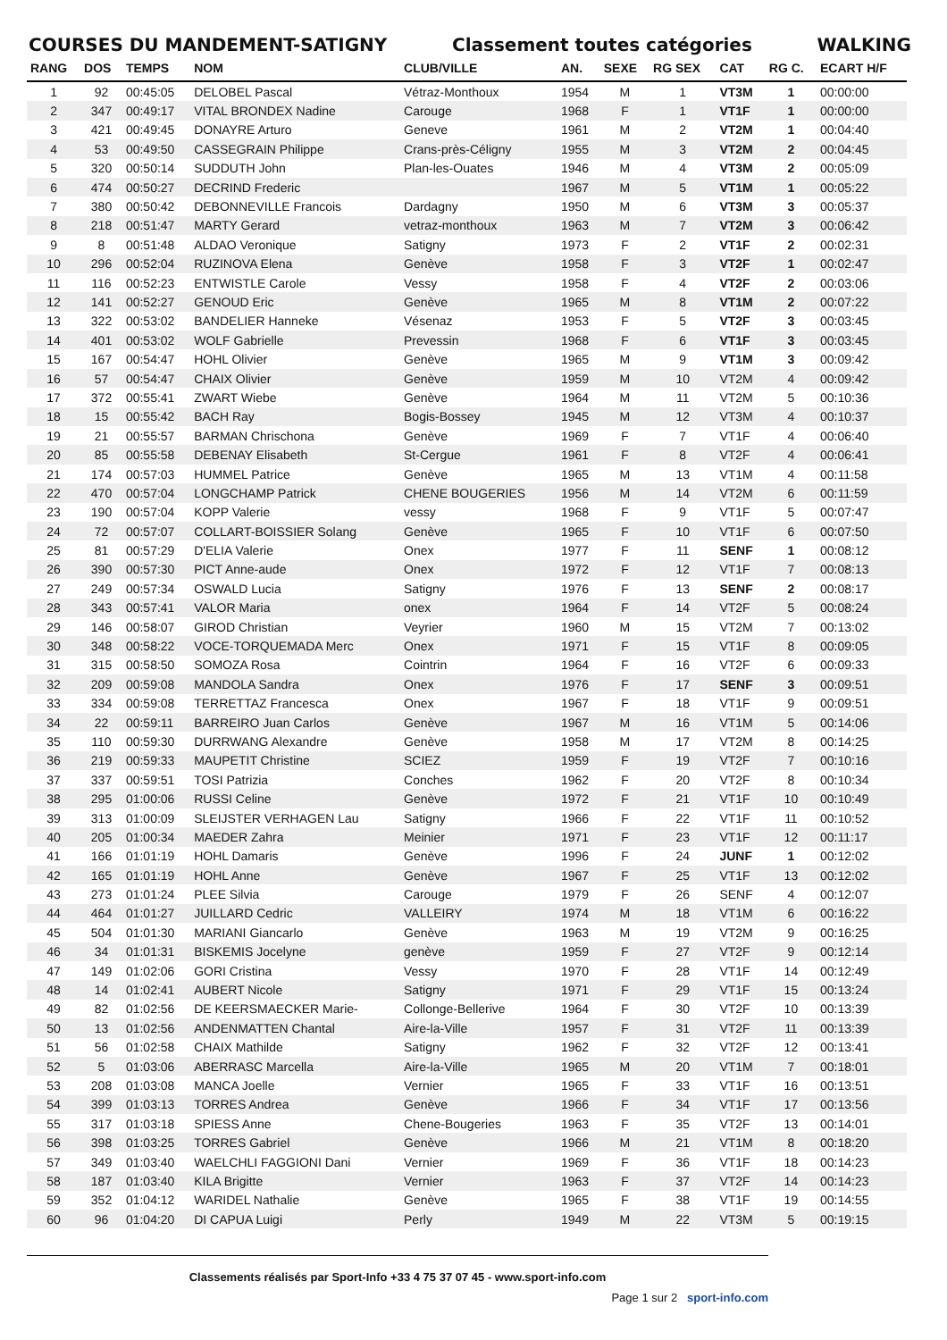COURSES DU MANDEMENT-SATIGNY Classement toutes catégories WALKING
| RANG | DOS | TEMPS | NOM | CLUB/VILLE | AN. | SEXE | RG SEX | CAT | RG C. | ECART H/F |
| --- | --- | --- | --- | --- | --- | --- | --- | --- | --- | --- |
| 1 | 92 | 00:45:05 | DELOBEL Pascal | Vétraz-Monthoux | 1954 | M | 1 | VT3M | 1 | 00:00:00 |
| 2 | 347 | 00:49:17 | VITAL BRONDEX Nadine | Carouge | 1968 | F | 1 | VT1F | 1 | 00:00:00 |
| 3 | 421 | 00:49:45 | DONAYRE Arturo | Geneve | 1961 | M | 2 | VT2M | 1 | 00:04:40 |
| 4 | 53 | 00:49:50 | CASSEGRAIN Philippe | Crans-près-Céligny | 1955 | M | 3 | VT2M | 2 | 00:04:45 |
| 5 | 320 | 00:50:14 | SUDDUTH John | Plan-les-Ouates | 1946 | M | 4 | VT3M | 2 | 00:05:09 |
| 6 | 474 | 00:50:27 | DECRIND Frederic | | 1967 | M | 5 | VT1M | 1 | 00:05:22 |
| 7 | 380 | 00:50:42 | DEBONNEVILLE Francois | Dardagny | 1950 | M | 6 | VT3M | 3 | 00:05:37 |
| 8 | 218 | 00:51:47 | MARTY Gerard | vetraz-monthoux | 1963 | M | 7 | VT2M | 3 | 00:06:42 |
| 9 | 8 | 00:51:48 | ALDAO Veronique | Satigny | 1973 | F | 2 | VT1F | 2 | 00:02:31 |
| 10 | 296 | 00:52:04 | RUZINOVA Elena | Genève | 1958 | F | 3 | VT2F | 1 | 00:02:47 |
| 11 | 116 | 00:52:23 | ENTWISTLE Carole | Vessy | 1958 | F | 4 | VT2F | 2 | 00:03:06 |
| 12 | 141 | 00:52:27 | GENOUD Eric | Genève | 1965 | M | 8 | VT1M | 2 | 00:07:22 |
| 13 | 322 | 00:53:02 | BANDELIER Hanneke | Vésenaz | 1953 | F | 5 | VT2F | 3 | 00:03:45 |
| 14 | 401 | 00:53:02 | WOLF Gabrielle | Prevessin | 1968 | F | 6 | VT1F | 3 | 00:03:45 |
| 15 | 167 | 00:54:47 | HOHL Olivier | Genève | 1965 | M | 9 | VT1M | 3 | 00:09:42 |
| 16 | 57 | 00:54:47 | CHAIX Olivier | Genève | 1959 | M | 10 | VT2M | 4 | 00:09:42 |
| 17 | 372 | 00:55:41 | ZWART Wiebe | Genève | 1964 | M | 11 | VT2M | 5 | 00:10:36 |
| 18 | 15 | 00:55:42 | BACH Ray | Bogis-Bossey | 1945 | M | 12 | VT3M | 4 | 00:10:37 |
| 19 | 21 | 00:55:57 | BARMAN Chrischona | Genève | 1969 | F | 7 | VT1F | 4 | 00:06:40 |
| 20 | 85 | 00:55:58 | DEBENAY Elisabeth | St-Cergue | 1961 | F | 8 | VT2F | 4 | 00:06:41 |
| 21 | 174 | 00:57:03 | HUMMEL Patrice | Genève | 1965 | M | 13 | VT1M | 4 | 00:11:58 |
| 22 | 470 | 00:57:04 | LONGCHAMP Patrick | CHENE BOUGERIES | 1956 | M | 14 | VT2M | 6 | 00:11:59 |
| 23 | 190 | 00:57:04 | KOPP Valerie | vessy | 1968 | F | 9 | VT1F | 5 | 00:07:47 |
| 24 | 72 | 00:57:07 | COLLART-BOISSIER Solang | Genève | 1965 | F | 10 | VT1F | 6 | 00:07:50 |
| 25 | 81 | 00:57:29 | D'ELIA Valerie | Onex | 1977 | F | 11 | SENF | 1 | 00:08:12 |
| 26 | 390 | 00:57:30 | PICT Anne-aude | Onex | 1972 | F | 12 | VT1F | 7 | 00:08:13 |
| 27 | 249 | 00:57:34 | OSWALD Lucia | Satigny | 1976 | F | 13 | SENF | 2 | 00:08:17 |
| 28 | 343 | 00:57:41 | VALOR Maria | onex | 1964 | F | 14 | VT2F | 5 | 00:08:24 |
| 29 | 146 | 00:58:07 | GIROD Christian | Veyrier | 1960 | M | 15 | VT2M | 7 | 00:13:02 |
| 30 | 348 | 00:58:22 | VOCE-TORQUEMADA Merc | Onex | 1971 | F | 15 | VT1F | 8 | 00:09:05 |
| 31 | 315 | 00:58:50 | SOMOZA Rosa | Cointrin | 1964 | F | 16 | VT2F | 6 | 00:09:33 |
| 32 | 209 | 00:59:08 | MANDOLA Sandra | Onex | 1976 | F | 17 | SENF | 3 | 00:09:51 |
| 33 | 334 | 00:59:08 | TERRETTAZ Francesca | Onex | 1967 | F | 18 | VT1F | 9 | 00:09:51 |
| 34 | 22 | 00:59:11 | BARREIRO Juan Carlos | Genève | 1967 | M | 16 | VT1M | 5 | 00:14:06 |
| 35 | 110 | 00:59:30 | DURRWANG Alexandre | Genève | 1958 | M | 17 | VT2M | 8 | 00:14:25 |
| 36 | 219 | 00:59:33 | MAUPETIT Christine | SCIEZ | 1959 | F | 19 | VT2F | 7 | 00:10:16 |
| 37 | 337 | 00:59:51 | TOSI Patrizia | Conches | 1962 | F | 20 | VT2F | 8 | 00:10:34 |
| 38 | 295 | 01:00:06 | RUSSI Celine | Genève | 1972 | F | 21 | VT1F | 10 | 00:10:49 |
| 39 | 313 | 01:00:09 | SLEIJSTER VERHAGEN Lau | Satigny | 1966 | F | 22 | VT1F | 11 | 00:10:52 |
| 40 | 205 | 01:00:34 | MAEDER Zahra | Meinier | 1971 | F | 23 | VT1F | 12 | 00:11:17 |
| 41 | 166 | 01:01:19 | HOHL Damaris | Genève | 1996 | F | 24 | JUNF | 1 | 00:12:02 |
| 42 | 165 | 01:01:19 | HOHL Anne | Genève | 1967 | F | 25 | VT1F | 13 | 00:12:02 |
| 43 | 273 | 01:01:24 | PLEE Silvia | Carouge | 1979 | F | 26 | SENF | 4 | 00:12:07 |
| 44 | 464 | 01:01:27 | JUILLARD Cedric | VALLEIRY | 1974 | M | 18 | VT1M | 6 | 00:16:22 |
| 45 | 504 | 01:01:30 | MARIANI Giancarlo | Genève | 1963 | M | 19 | VT2M | 9 | 00:16:25 |
| 46 | 34 | 01:01:31 | BISKEMIS Jocelyne | genève | 1959 | F | 27 | VT2F | 9 | 00:12:14 |
| 47 | 149 | 01:02:06 | GORI Cristina | Vessy | 1970 | F | 28 | VT1F | 14 | 00:12:49 |
| 48 | 14 | 01:02:41 | AUBERT Nicole | Satigny | 1971 | F | 29 | VT1F | 15 | 00:13:24 |
| 49 | 82 | 01:02:56 | DE KEERSMAECKER Marie- | Collonge-Bellerive | 1964 | F | 30 | VT2F | 10 | 00:13:39 |
| 50 | 13 | 01:02:56 | ANDENMATTEN Chantal | Aire-la-Ville | 1957 | F | 31 | VT2F | 11 | 00:13:39 |
| 51 | 56 | 01:02:58 | CHAIX Mathilde | Satigny | 1962 | F | 32 | VT2F | 12 | 00:13:41 |
| 52 | 5 | 01:03:06 | ABERRASC Marcella | Aire-la-Ville | 1965 | M | 20 | VT1M | 7 | 00:18:01 |
| 53 | 208 | 01:03:08 | MANCA Joelle | Vernier | 1965 | F | 33 | VT1F | 16 | 00:13:51 |
| 54 | 399 | 01:03:13 | TORRES Andrea | Genève | 1966 | F | 34 | VT1F | 17 | 00:13:56 |
| 55 | 317 | 01:03:18 | SPIESS Anne | Chene-Bougeries | 1963 | F | 35 | VT2F | 13 | 00:14:01 |
| 56 | 398 | 01:03:25 | TORRES Gabriel | Genève | 1966 | M | 21 | VT1M | 8 | 00:18:20 |
| 57 | 349 | 01:03:40 | WAELCHLI FAGGIONI Dani | Vernier | 1969 | F | 36 | VT1F | 18 | 00:14:23 |
| 58 | 187 | 01:03:40 | KILA Brigitte | Vernier | 1963 | F | 37 | VT2F | 14 | 00:14:23 |
| 59 | 352 | 01:04:12 | WARIDEL Nathalie | Genève | 1965 | F | 38 | VT1F | 19 | 00:14:55 |
| 60 | 96 | 01:04:20 | DI CAPUA Luigi | Perly | 1949 | M | 22 | VT3M | 5 | 00:19:15 |
Classements réalisés par Sport-Info +33 4 75 37 07 45 - www.sport-info.com
Page 1 sur 2 sport-info.com